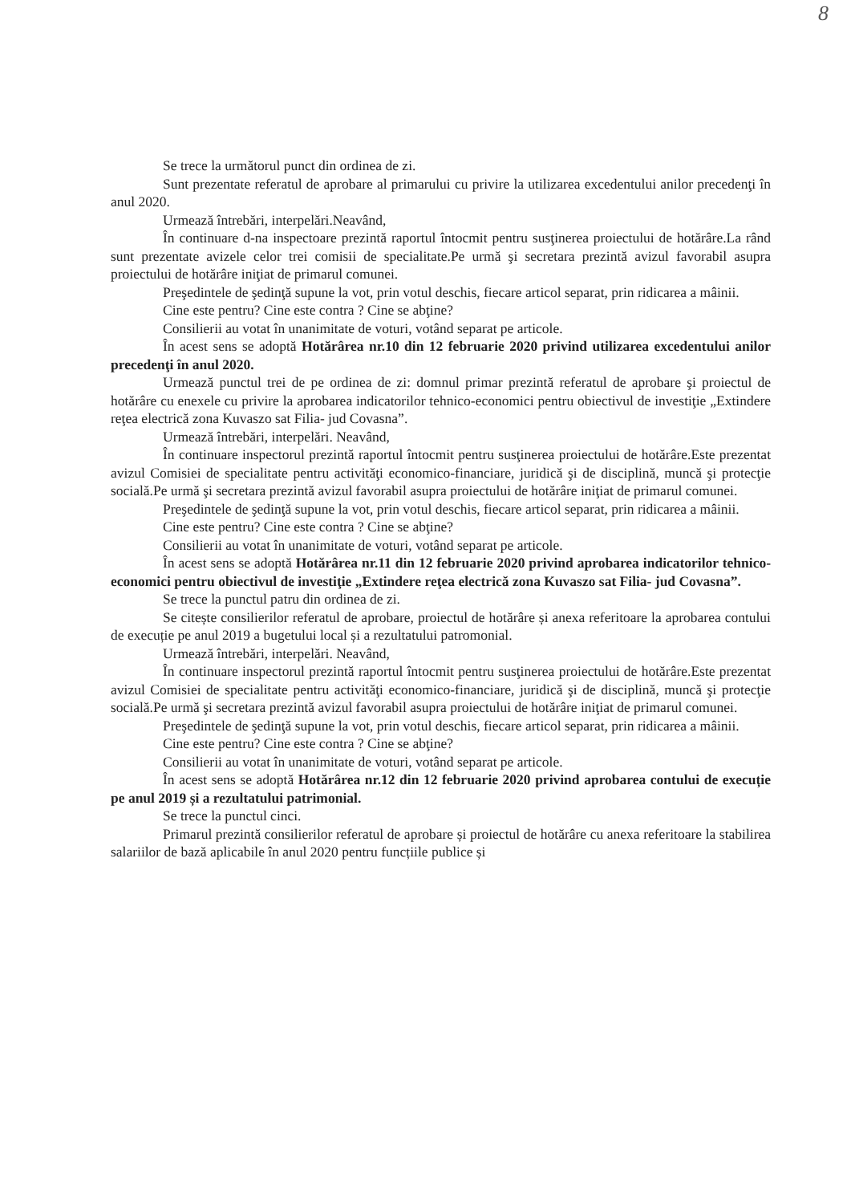8
Se trece la următorul punct din ordinea de zi.
Sunt prezentate referatul de aprobare al primarului cu privire la utilizarea excedentului anilor precedenţi în anul 2020.
Urmează întrebări, interpelări.Neavând,
În continuare d-na inspectoare prezintă raportul întocmit pentru susţinerea proiectului de hotărâre.La rând sunt prezentate avizele celor trei comisii de specialitate.Pe urmă şi secretara prezintă avizul favorabil asupra proiectului de hotărâre iniţiat de primarul comunei.
Preşedintele de şedinţă supune la vot, prin votul deschis, fiecare articol separat, prin ridicarea a mâinii.
Cine este pentru? Cine este contra ? Cine se abţine?
Consilierii au votat în unanimitate de voturi, votând separat pe articole.
În acest sens se adoptă Hotărârea nr.10 din 12 februarie 2020 privind utilizarea excedentului anilor precedenţi în anul 2020.
Urmează punctul trei de pe ordinea de zi: domnul primar prezintă referatul de aprobare şi proiectul de hotărâre cu enexele cu privire la aprobarea indicatorilor tehnico-economici pentru obiectivul de investiţie „Extindere reţea electrică zona Kuvaszo sat Filia- jud Covasna”.
Urmează întrebări, interpelări. Neavând,
În continuare inspectorul prezintă raportul întocmit pentru susţinerea proiectului de hotărâre.Este prezentat avizul Comisiei de specialitate pentru activităţi economico-financiare, juridică şi de disciplină, muncă şi protecţie socială.Pe urmă şi secretara prezintă avizul favorabil asupra proiectului de hotărâre iniţiat de primarul comunei.
Preşedintele de şedinţă supune la vot, prin votul deschis, fiecare articol separat, prin ridicarea a mâinii.
Cine este pentru? Cine este contra ? Cine se abţine?
Consilierii au votat în unanimitate de voturi, votând separat pe articole.
În acest sens se adoptă Hotărârea nr.11 din 12 februarie 2020 privind aprobarea indicatorilor tehnico-economici pentru obiectivul de investiţie „Extindere reţea electrică zona Kuvaszo sat Filia- jud Covasna”.
Se trece la punctul patru din ordinea de zi.
Se citește consilierilor referatul de aprobare, proiectul de hotărâre și anexa referitoare la aprobarea contului de execuție pe anul 2019 a bugetului local și a rezultatului patromonial.
Urmează întrebări, interpelări. Neavând,
În continuare inspectorul prezintă raportul întocmit pentru susţinerea proiectului de hotărâre.Este prezentat avizul Comisiei de specialitate pentru activităţi economico-financiare, juridică şi de disciplină, muncă şi protecţie socială.Pe urmă şi secretara prezintă avizul favorabil asupra proiectului de hotărâre iniţiat de primarul comunei.
Preşedintele de şedinţă supune la vot, prin votul deschis, fiecare articol separat, prin ridicarea a mâinii.
Cine este pentru? Cine este contra ? Cine se abţine?
Consilierii au votat în unanimitate de voturi, votând separat pe articole.
În acest sens se adoptă Hotărârea nr.12 din 12 februarie 2020 privind aprobarea contului de execuție pe anul 2019 și a rezultatului patrimonial.
Se trece la punctul cinci.
Primarul prezintă consilierilor referatul de aprobare și proiectul de hotărâre cu anexa referitoare la stabilirea salariilor de bază aplicabile în anul 2020 pentru funcțiile publice și